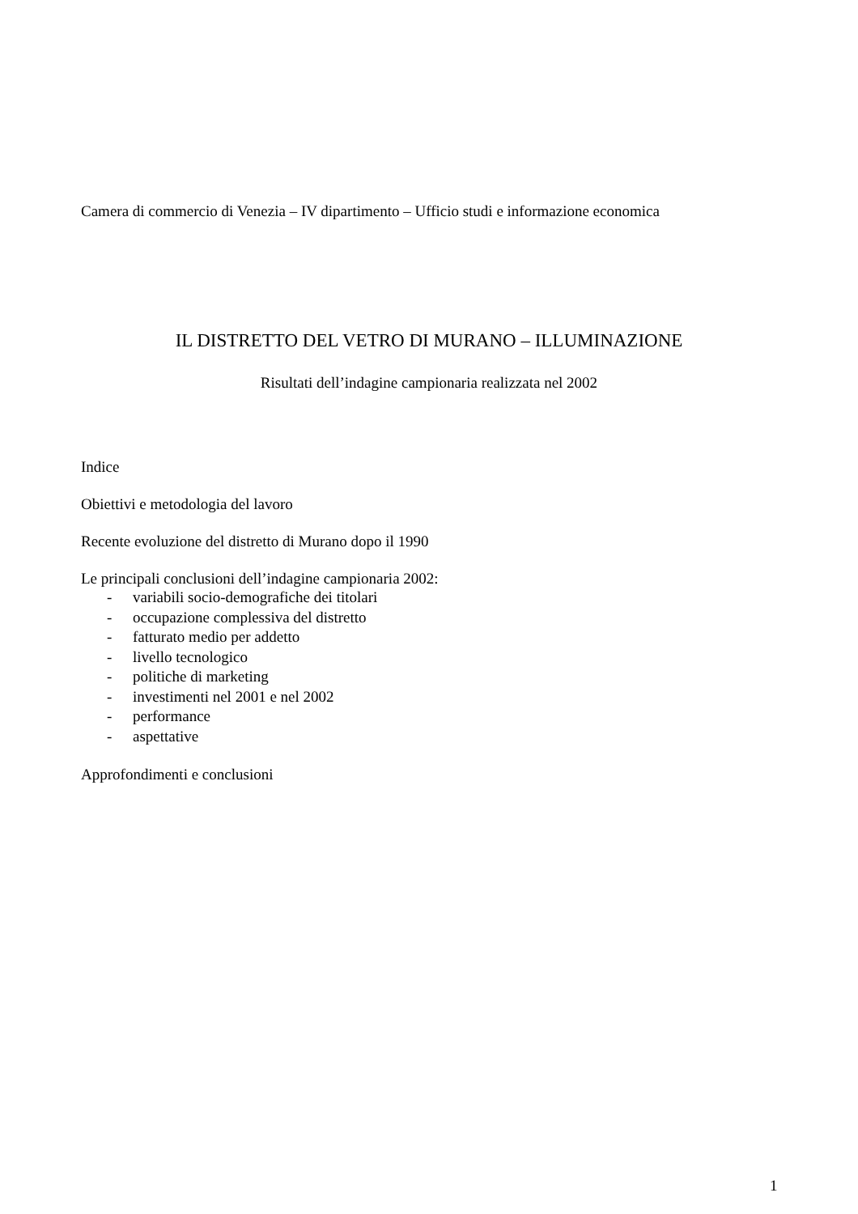Camera di commercio di Venezia – IV dipartimento – Ufficio studi e informazione economica
IL DISTRETTO DEL VETRO DI MURANO – ILLUMINAZIONE
Risultati dell’indagine campionaria realizzata nel 2002
Indice
Obiettivi e metodologia del lavoro
Recente evoluzione del distretto di Murano dopo il 1990
Le principali conclusioni dell’indagine campionaria 2002:
- variabili socio-demografiche dei titolari
- occupazione complessiva del distretto
- fatturato medio per addetto
- livello tecnologico
- politiche di marketing
- investimenti nel 2001 e nel 2002
- performance
- aspettative
Approfondimenti e conclusioni
1